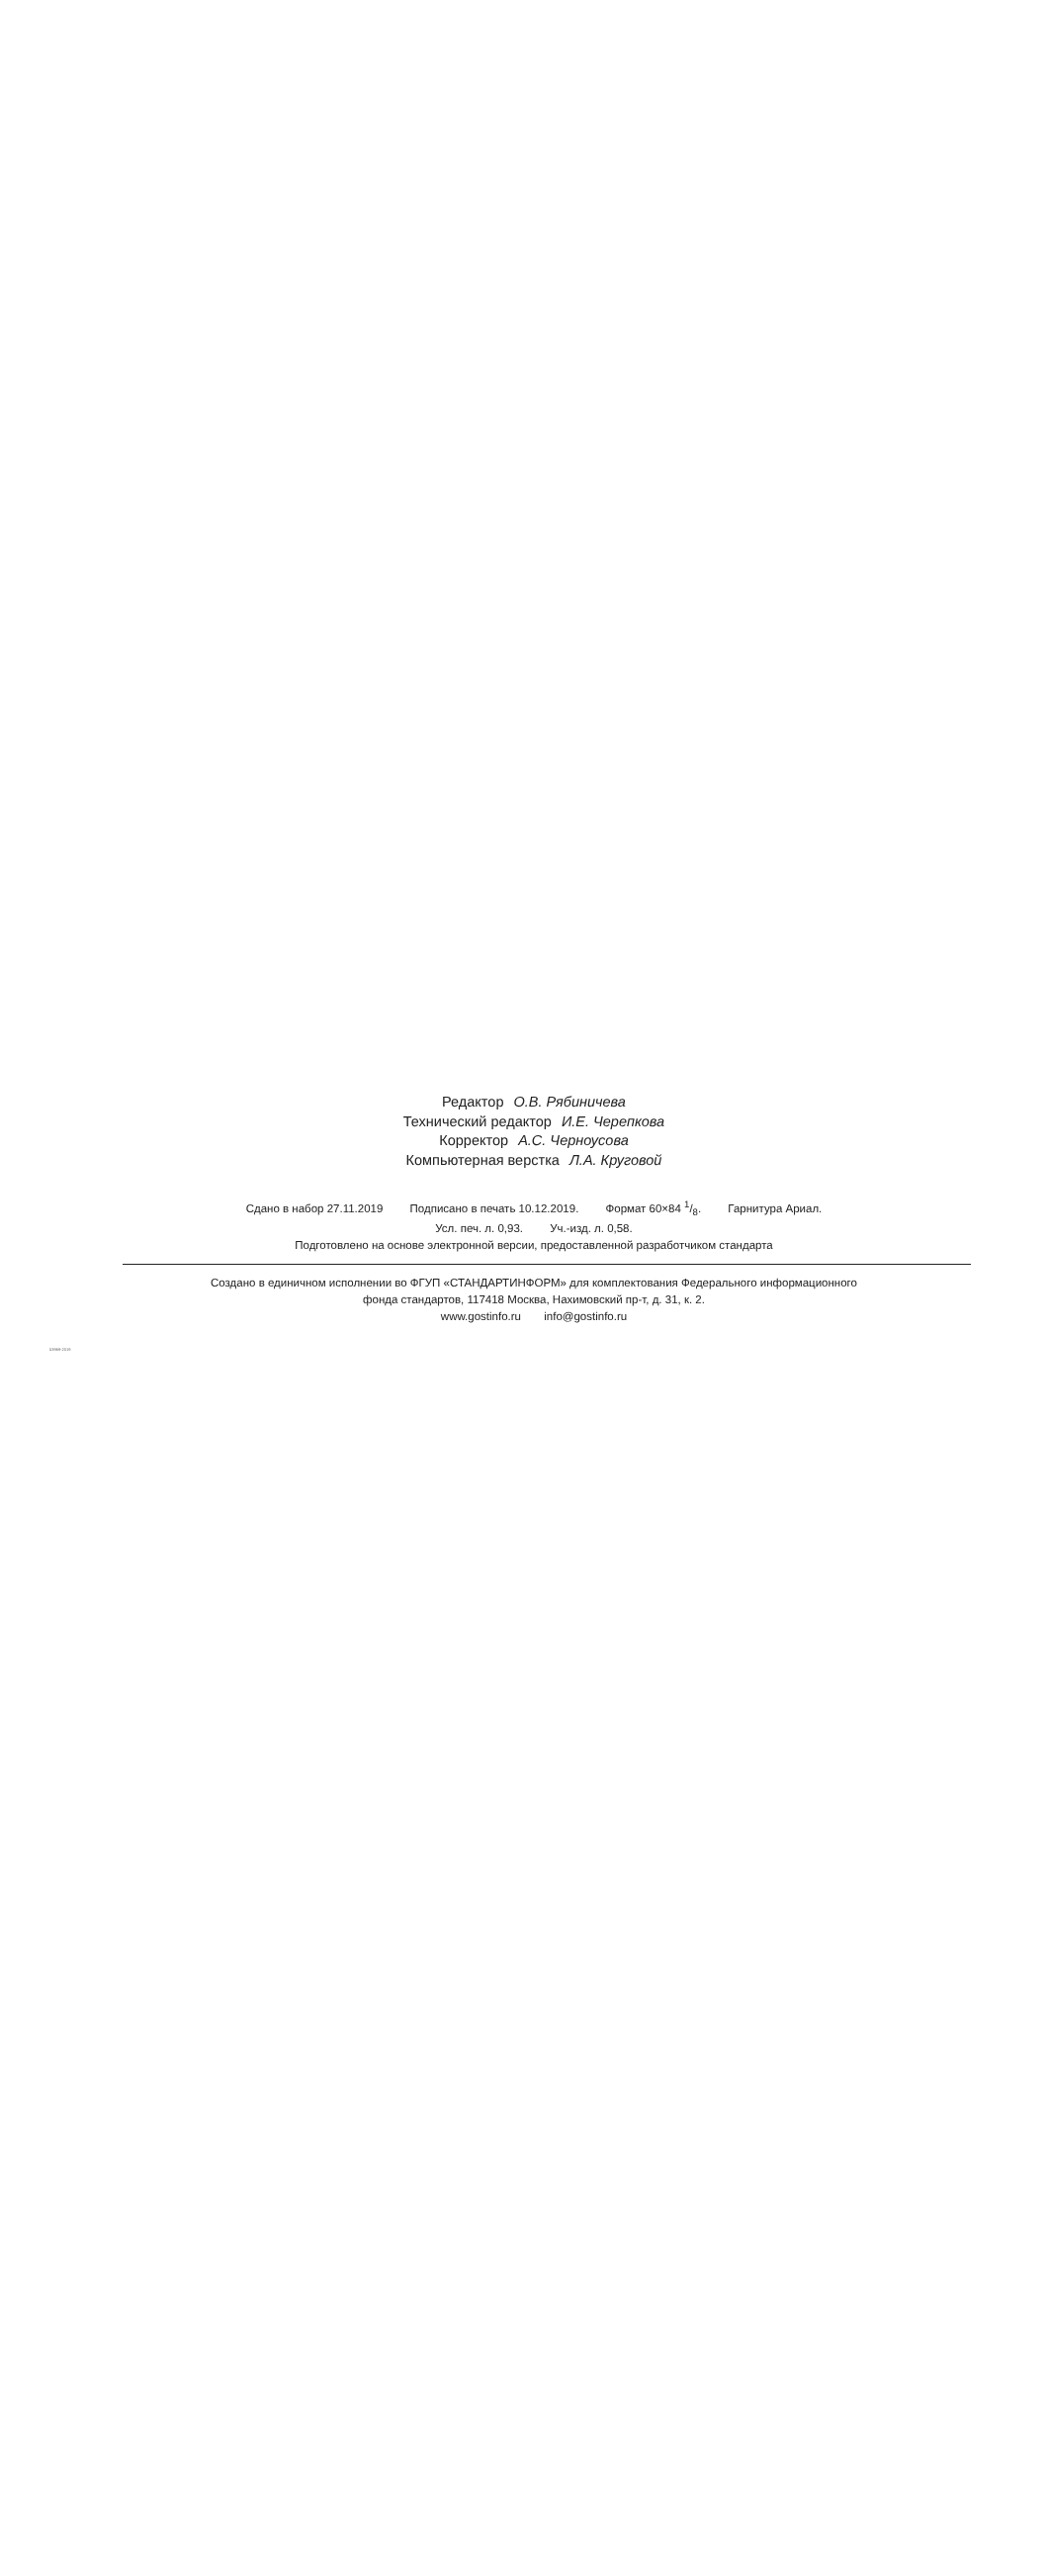Редактор О.В. Рябиничева
Технический редактор И.Е. Черепкова
Корректор А.С. Черноусова
Компьютерная верстка Л.А. Круговой
Сдано в набор 27.11.2019 Подписано в печать 10.12.2019. Формат 60×84 1/8. Гарнитура Ариал.
Усл. печ. л. 0,93. Уч.-изд. л. 0,58.
Подготовлено на основе электронной версии, предоставленной разработчиком стандарта
Создано в единичном исполнении во ФГУП «СТАНДАРТИНФОРМ» для комплектования Федерального информационного
фонда стандартов, 117418 Москва, Нахимовский пр-т, д. 31, к. 2.
www.gostinfo.ru info@gostinfo.ru
53969-2019